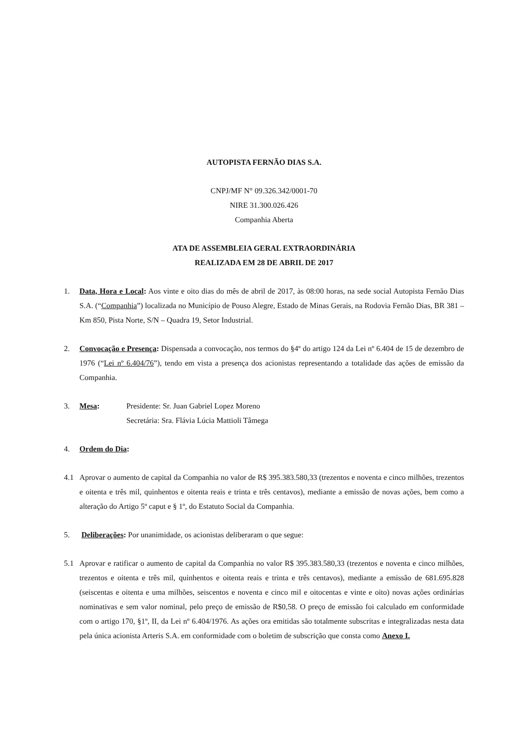AUTOPISTA FERNÃO DIAS S.A.
CNPJ/MF N° 09.326.342/0001-70
NIRE 31.300.026.426
Companhia Aberta
ATA DE ASSEMBLEIA GERAL EXTRAORDINÁRIA
REALIZADA EM 28 DE ABRIL DE 2017
1. Data, Hora e Local: Aos vinte e oito dias do mês de abril de 2017, às 08:00 horas, na sede social Autopista Fernão Dias S.A. (“Companhia”) localizada no Município de Pouso Alegre, Estado de Minas Gerais, na Rodovia Fernão Dias, BR 381 – Km 850, Pista Norte, S/N – Quadra 19, Setor Industrial.
2. Convocação e Presença: Dispensada a convocação, nos termos do §4º do artigo 124 da Lei nº 6.404 de 15 de dezembro de 1976 (“Lei nº 6.404/76”), tendo em vista a presença dos acionistas representando a totalidade das ações de emissão da Companhia.
3. Mesa: Presidente: Sr. Juan Gabriel Lopez Moreno
Secretária: Sra. Flávia Lúcia Mattioli Tâmega
4. Ordem do Dia:
4.1 Aprovar o aumento de capital da Companhia no valor de R$ 395.383.580,33 (trezentos e noventa e cinco milhões, trezentos e oitenta e três mil, quinhentos e oitenta reais e trinta e três centavos), mediante a emissão de novas ações, bem como a alteração do Artigo 5º caput e § 1º, do Estatuto Social da Companhia.
5. Deliberações: Por unanimidade, os acionistas deliberaram o que segue:
5.1 Aprovar e ratificar o aumento de capital da Companhia no valor R$ 395.383.580,33 (trezentos e noventa e cinco milhões, trezentos e oitenta e três mil, quinhentos e oitenta reais e trinta e três centavos), mediante a emissão de 681.695.828 (seiscentas e oitenta e uma milhões, seiscentos e noventa e cinco mil e oitocentas e vinte e oito) novas ações ordinárias nominativas e sem valor nominal, pelo preço de emissão de R$0,58. O preço de emissão foi calculado em conformidade com o artigo 170, §1º, II, da Lei nº 6.404/1976. As ações ora emitidas são totalmente subscritas e integralizadas nesta data pela única acionista Arteris S.A. em conformidade com o boletim de subscrição que consta como Anexo I.